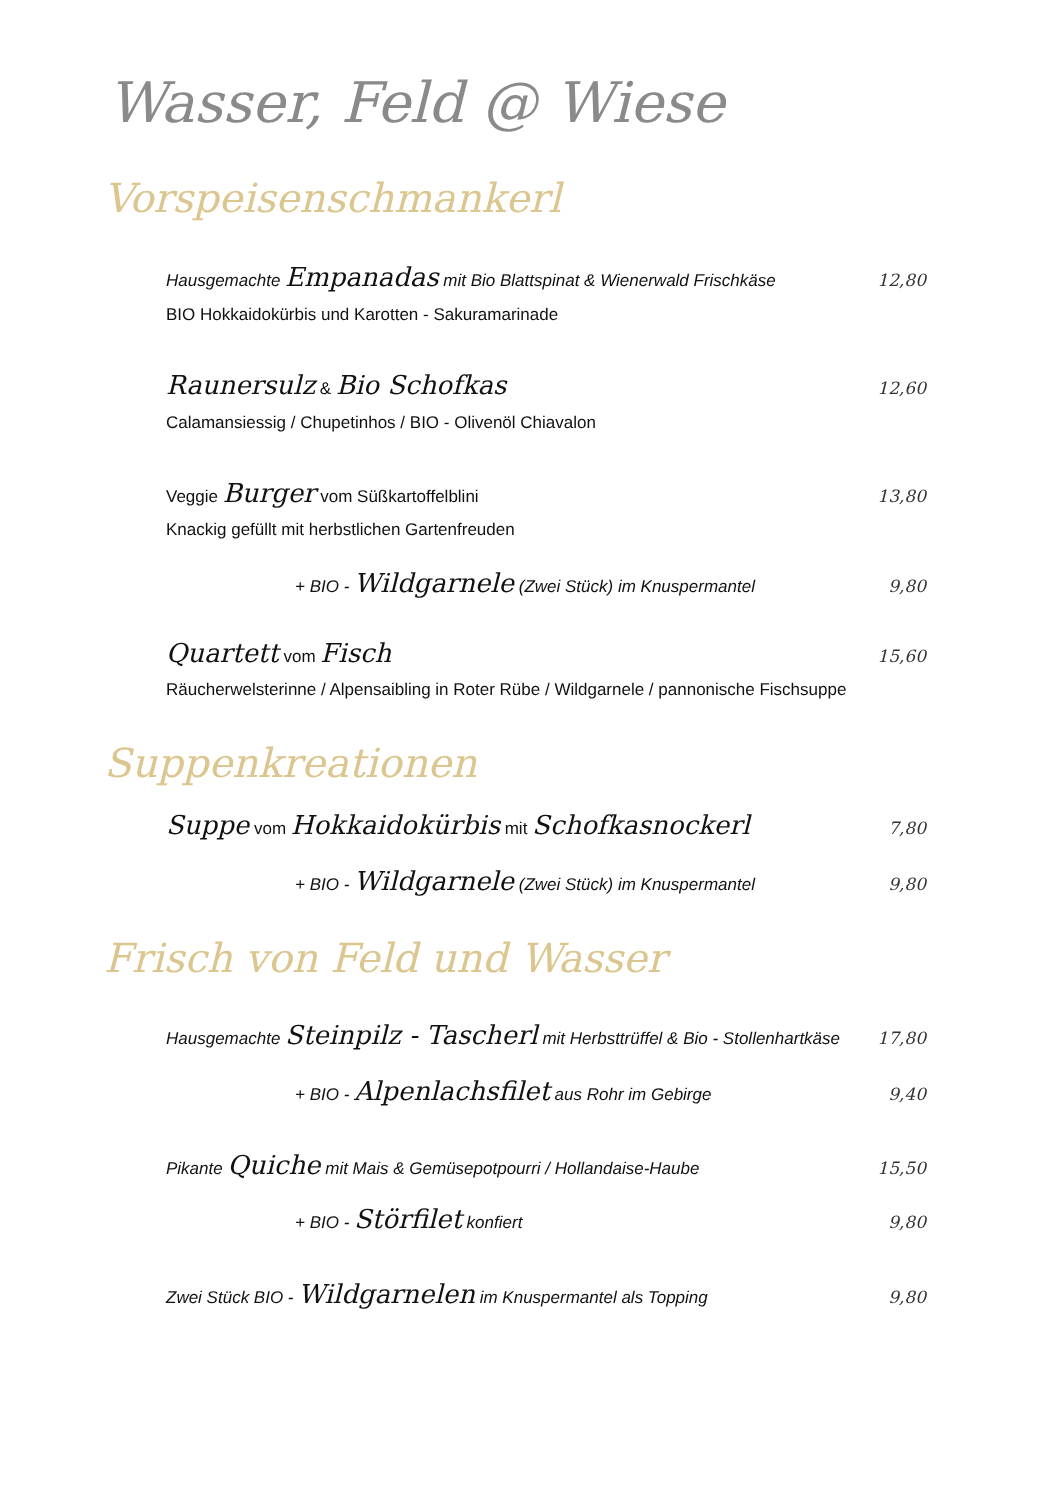Wasser, Feld @ Wiese
Vorspeisenschmankerl
Hausgemachte Empanadas mit Bio Blattspinat & Wienerwald Frischkäse 12,80
BIO Hokkaidokürbis und Karotten - Sakuramarinade
Raunersulz & Bio Schofkas 12,60
Calamansiessig / Chupetinhos / BIO - Olivenöl Chiavalon
Veggie Burger vom Süßkartoffelblini 13,80
Knackig gefüllt mit herbstlichen Gartenfreuden
+ BIO - Wildgarnele (Zwei Stück) im Knuspermantel 9,80
Quartett vom Fisch 15,60
Räucherwelsterinne / Alpensaibling in Roter Rübe / Wildgarnele / pannonische Fischsuppe
Suppenkreationen
Suppe vom Hokkaidokürbis mit Schofkasnockerl 7,80
+ BIO - Wildgarnele (Zwei Stück) im Knuspermantel 9,80
Frisch von Feld und Wasser
Hausgemachte Steinpilz - Tascherl mit Herbsttrüffel & Bio - Stollenhartkäse 17,80
+ BIO - Alpenlachsfilet aus Rohr im Gebirge 9,40
Pikante Quiche mit Mais & Gemüsepotpourri / Hollandaise-Haube 15,50
+ BIO - Störfilet konfiert 9,80
Zwei Stück BIO - Wildgarnelen im Knuspermantel als Topping 9,80